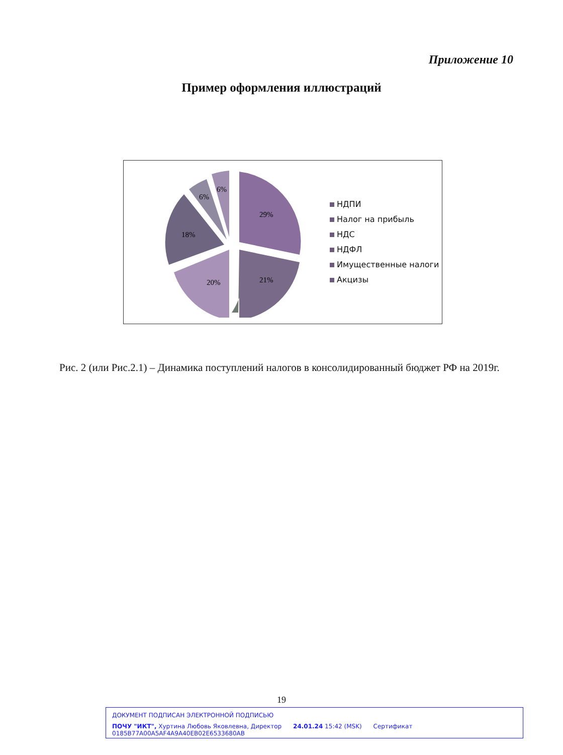Приложение 10
Пример оформления иллюстраций
29%
21%
20%
18%
6%
6%
НДПИ
Налог на прибыль
НДС
НДФЛ
Имущественные налоги
Акцизы
Рис. 2 (или Рис.2.1) – Динамика поступлений налогов в консолидированный бюджет РФ на 2019г.
19
ДОКУМЕНТ ПОДПИСАН ЭЛЕКТРОННОЙ ПОДПИСЬЮ
ПОЧУ "ИКТ", Хуртина Любовь Яковлевна, Директор 24.01.24 15:42 (MSK) Сертификат 0185B77A00A5AF4A9A40EB02E6533680AB